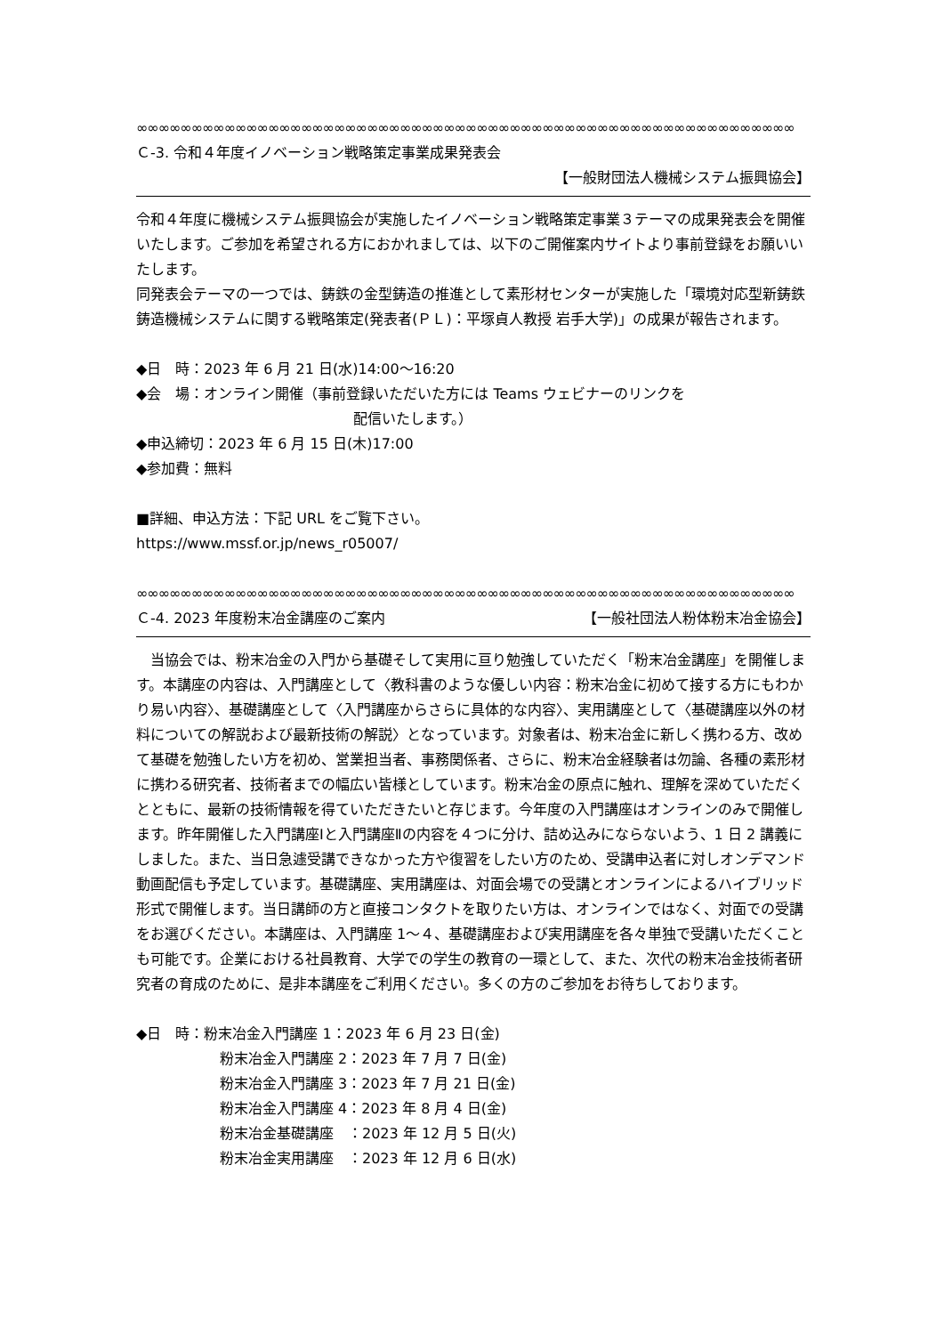∞∞∞∞∞∞∞∞∞∞∞∞∞∞∞∞∞∞∞∞∞∞∞∞∞∞∞∞∞∞∞∞∞∞∞∞∞∞∞∞∞∞∞∞∞∞∞∞∞∞∞∞∞∞∞∞∞∞∞∞
Ｃ-3. 令和４年度イノベーション戦略策定事業成果発表会
【一般財団法人機械システム振興協会】
令和４年度に機械システム振興協会が実施したイノベーション戦略策定事業３テーマの成果発表会を開催いたします。ご参加を希望される方におかれましては、以下のご開催案内サイトより事前登録をお願いいたします。
同発表会テーマの一つでは、鋳鉄の金型鋳造の推進として素形材センターが実施した「環境対応型新鋳鉄鋳造機械システムに関する戦略策定(発表者(ＰＬ)：平塚貞人教授 岩手大学)」の成果が報告されます。
◆日　時：2023 年 6 月 21 日(水)14:00～16:20
◆会　場：オンライン開催（事前登録いただいた方には Teams ウェビナーのリンクを
配信いたします。）
◆申込締切：2023 年 6 月 15 日(木)17:00
◆参加費：無料
■詳細、申込方法：下記 URL をご覧下さい。
https://www.mssf.or.jp/news_r05007/
∞∞∞∞∞∞∞∞∞∞∞∞∞∞∞∞∞∞∞∞∞∞∞∞∞∞∞∞∞∞∞∞∞∞∞∞∞∞∞∞∞∞∞∞∞∞∞∞∞∞∞∞∞∞∞∞∞∞∞∞
Ｃ-4. 2023 年度粉末冶金講座のご案内 【一般社団法人粉体粉末冶金協会】
　当協会では、粉末冶金の入門から基礎そして実用に亘り勉強していただく「粉末冶金講座」を開催します。本講座の内容は、入門講座として〈教科書のような優しい内容：粉末冶金に初めて接する方にもわかり易い内容〉、基礎講座として〈入門講座からさらに具体的な内容〉、実用講座として〈基礎講座以外の材料についての解説および最新技術の解説〉となっています。対象者は、粉末冶金に新しく携わる方、改めて基礎を勉強したい方を初め、営業担当者、事務関係者、さらに、粉末冶金経験者は勿論、各種の素形材に携わる研究者、技術者までの幅広い皆様としています。粉末冶金の原点に触れ、理解を深めていただくとともに、最新の技術情報を得ていただきたいと存じます。今年度の入門講座はオンラインのみで開催します。昨年開催した入門講座Ⅰと入門講座Ⅱの内容を４つに分け、詰め込みにならないよう、1 日 2 講義にしました。また、当日急遽受講できなかった方や復習をしたい方のため、受講申込者に対しオンデマンド動画配信も予定しています。基礎講座、実用講座は、対面会場での受講とオンラインによるハイブリッド形式で開催します。当日講師の方と直接コンタクトを取りたい方は、オンラインではなく、対面での受講をお選びください。本講座は、入門講座 1～４、基礎講座および実用講座を各々単独で受講いただくことも可能です。企業における社員教育、大学での学生の教育の一環として、また、次代の粉末冶金技術者研究者の育成のために、是非本講座をご利用ください。多くの方のご参加をお待ちしております。
◆日　時：粉末冶金入門講座 1：2023 年 6 月 23 日(金)
粉末冶金入門講座 2：2023 年 7 月 7 日(金)
粉末冶金入門講座 3：2023 年 7 月 21 日(金)
粉末冶金入門講座 4：2023 年 8 月 4 日(金)
粉末冶金基礎講座　：2023 年 12 月 5 日(火)
粉末冶金実用講座　：2023 年 12 月 6 日(水)